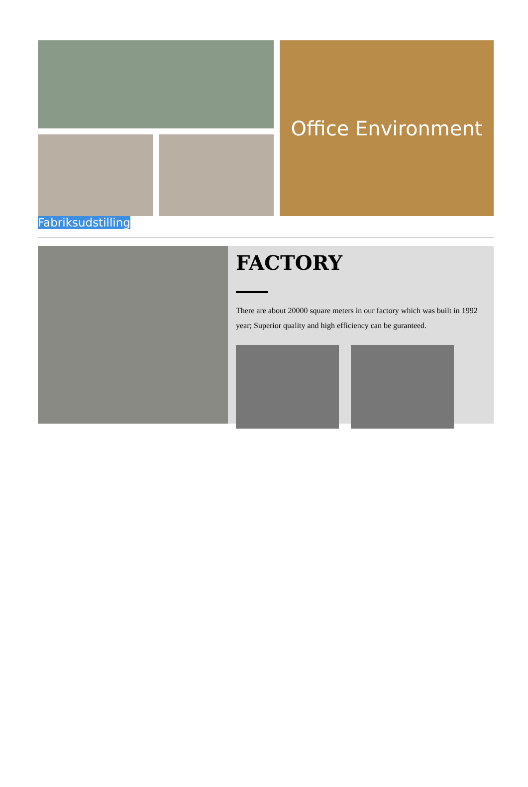Office Environment
Fabriksudstilling
FACTORY
There are about 20000 square meters in our factory which was built in 1992 year; Superior quality and high efficiency can be guranteed.